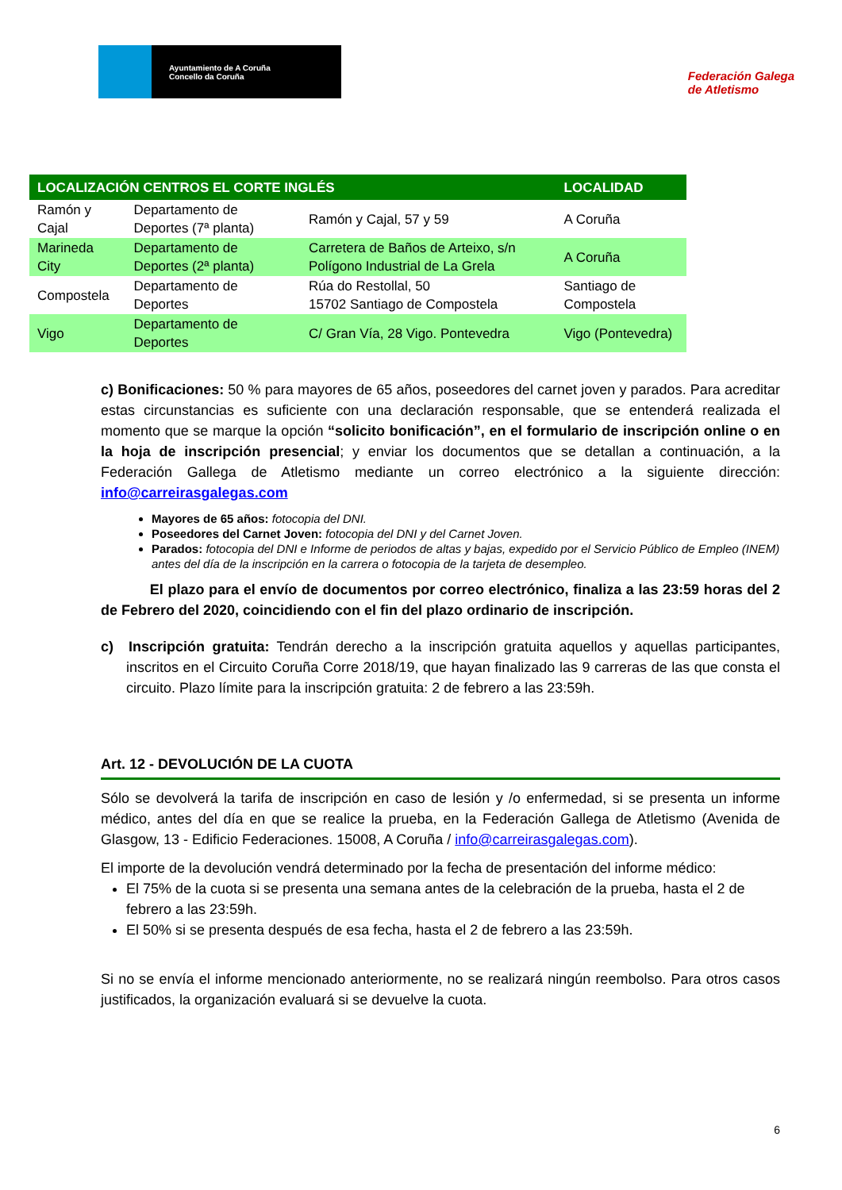Ayuntamiento de A Coruña
Concello da Coruña
Federación Galega
de Atletismo
| LOCALIZACIÓN CENTROS EL CORTE INGLÉS | | | LOCALIDAD |
| --- | --- | --- | --- |
| Ramón y Cajal | Departamento de Deportes (7ª planta) | Ramón y Cajal, 57 y 59 | A Coruña |
| Marineda City | Departamento de Deportes (2ª planta) | Carretera de Baños de Arteixo, s/n Polígono Industrial de La Grela | A Coruña |
| Compostela | Departamento de Deportes | Rúa do Restollal, 50 15702 Santiago de Compostela | Santiago de Compostela |
| Vigo | Departamento de Deportes | C/ Gran Vía, 28 Vigo. Pontevedra | Vigo (Pontevedra) |
c) Bonificaciones: 50 % para mayores de 65 años, poseedores del carnet joven y parados. Para acreditar estas circunstancias es suficiente con una declaración responsable, que se entenderá realizada el momento que se marque la opción “solicito bonificación”, en el formulario de inscripción online o en la hoja de inscripción presencial; y enviar los documentos que se detallan a continuación, a la Federación Gallega de Atletismo mediante un correo electrónico a la siguiente dirección: info@carreirasgalegas.com
Mayores de 65 años: fotocopia del DNI.
Poseedores del Carnet Joven: fotocopia del DNI y del Carnet Joven.
Parados: fotocopia del DNI e Informe de periodos de altas y bajas, expedido por el Servicio Público de Empleo (INEM) antes del día de la inscripción en la carrera o fotocopia de la tarjeta de desempleo.
El plazo para el envío de documentos por correo electrónico, finaliza a las 23:59 horas del 2 de Febrero del 2020, coincidiendo con el fin del plazo ordinario de inscripción.
c) Inscripción gratuita: Tendrán derecho a la inscripción gratuita aquellos y aquellas participantes, inscritos en el Circuito Coruña Corre 2018/19, que hayan finalizado las 9 carreras de las que consta el circuito. Plazo límite para la inscripción gratuita: 2 de febrero a las 23:59h.
Art. 12 - DEVOLUCIÓN DE LA CUOTA
Sólo se devolverá la tarifa de inscripción en caso de lesión y /o enfermedad, si se presenta un informe médico, antes del día en que se realice la prueba, en la Federación Gallega de Atletismo (Avenida de Glasgow, 13 - Edificio Federaciones. 15008, A Coruña / info@carreirasgalegas.com).
El importe de la devolución vendrá determinado por la fecha de presentación del informe médico:
El 75% de la cuota si se presenta una semana antes de la celebración de la prueba, hasta el 2 de febrero a las 23:59h.
El 50% si se presenta después de esa fecha, hasta el 2 de febrero a las 23:59h.
Si no se envía el informe mencionado anteriormente, no se realizará ningún reembolso. Para otros casos justificados, la organización evaluará si se devuelve la cuota.
6